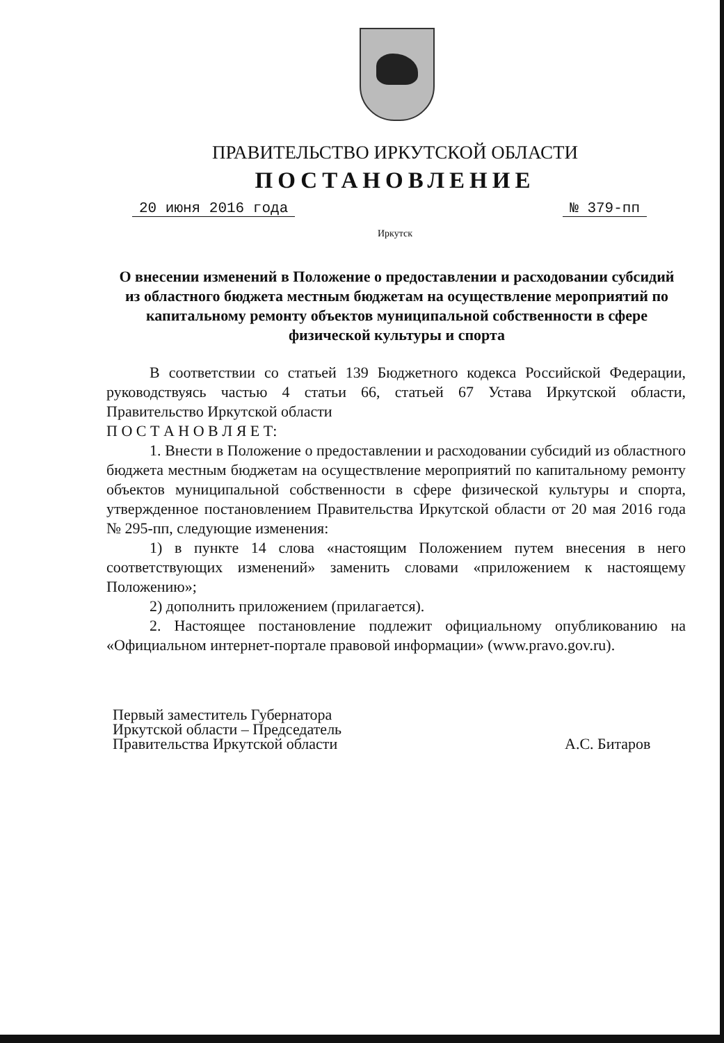ПРАВИТЕЛЬСТВО ИРКУТСКОЙ ОБЛАСТИ
ПОСТАНОВЛЕНИЕ
20 июня 2016 года № 379-пп
Иркутск
О внесении изменений в Положение о предоставлении и расходовании субсидий из областного бюджета местным бюджетам на осуществление мероприятий по капитальному ремонту объектов муниципальной собственности в сфере физической культуры и спорта
В соответствии со статьей 139 Бюджетного кодекса Российской Федерации, руководствуясь частью 4 статьи 66, статьей 67 Устава Иркутской области, Правительство Иркутской области
П О С Т А Н О В Л Я Е Т:
1. Внести в Положение о предоставлении и расходовании субсидий из областного бюджета местным бюджетам на осуществление мероприятий по капитальному ремонту объектов муниципальной собственности в сфере физической культуры и спорта, утвержденное постановлением Правительства Иркутской области от 20 мая 2016 года № 295-пп, следующие изменения:
1) в пункте 14 слова «настоящим Положением путем внесения в него соответствующих изменений» заменить словами «приложением к настоящему Положению»;
2) дополнить приложением (прилагается).
2. Настоящее постановление подлежит официальному опубликованию на «Официальном интернет-портале правовой информации» (www.pravo.gov.ru).
Первый заместитель Губернатора
Иркутской области – Председатель
Правительства Иркутской области
А.С. Битаров